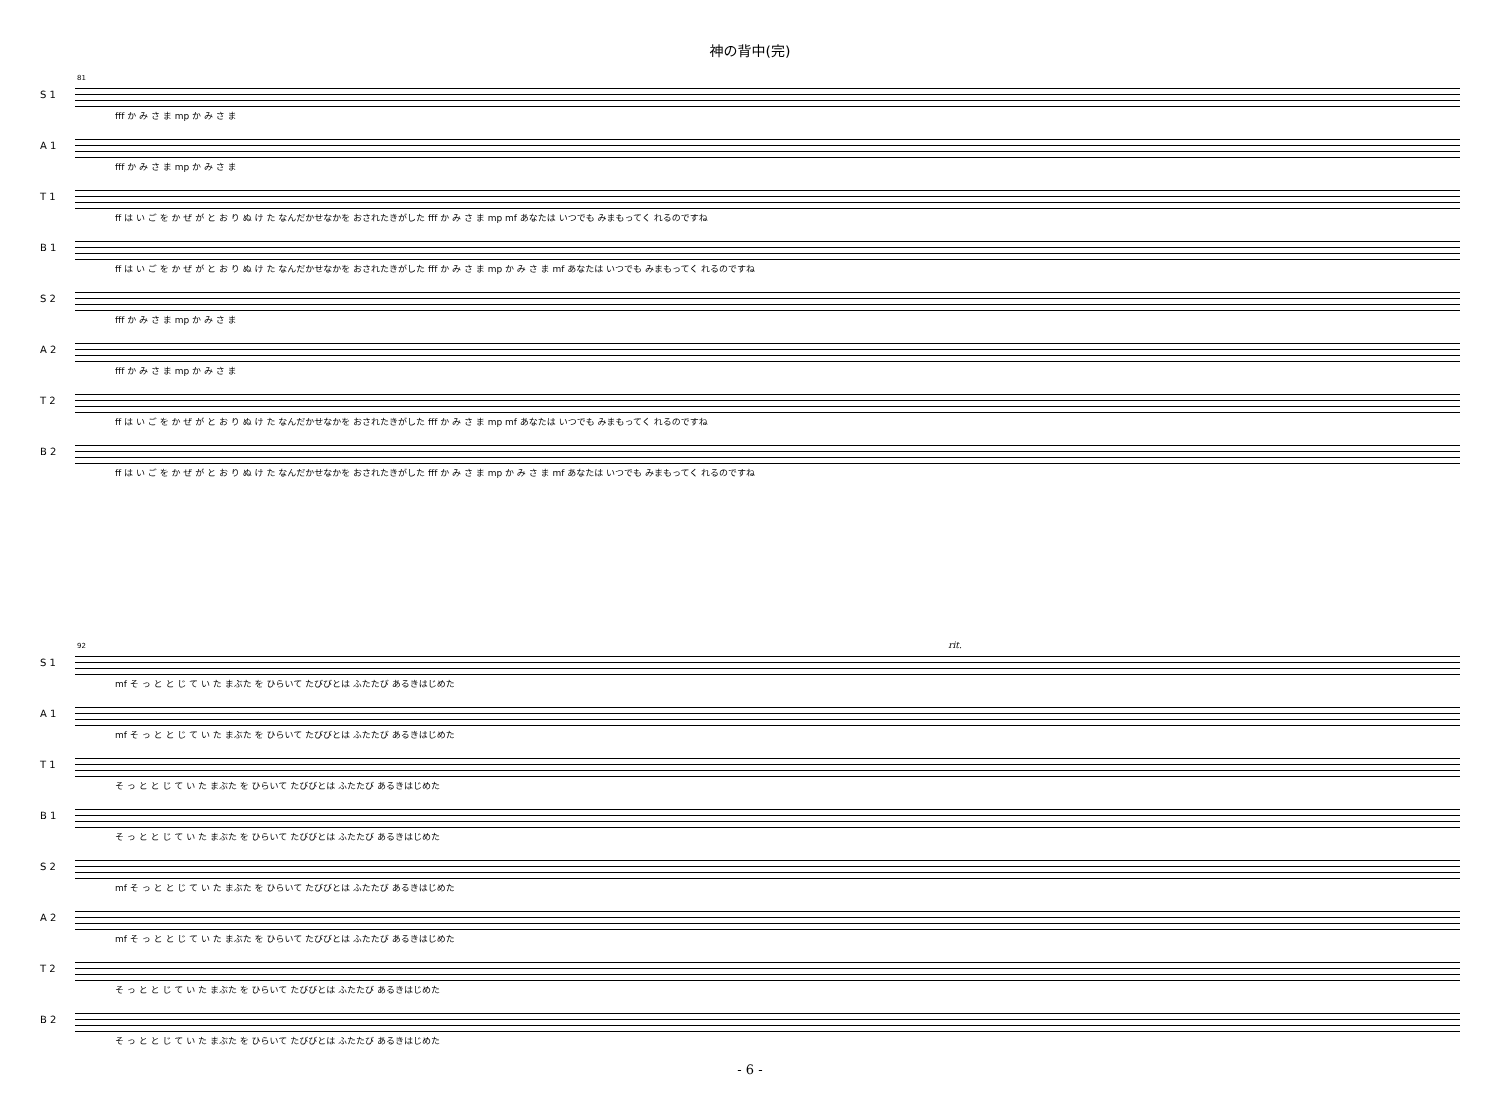神の背中(完)
81
S 1
fff か み さ ま mp か み さ ま
A 1
fff か み さ ま mp か み さ ま
T 1
ff は い ご を か ぜ が と お り ぬ け た なんだかせなかを おされたきがした fff か み さ ま mp mf あなたは いつでも みまもってく れるのですね
B 1
ff は い ご を か ぜ が と お り ぬ け た なんだかせなかを おされたきがした fff か み さ ま mp か み さ ま mf あなたは いつでも みまもってく れるのですね
S 2
fff か み さ ま mp か み さ ま
A 2
fff か み さ ま mp か み さ ま
T 2
ff は い ご を か ぜ が と お り ぬ け た なんだかせなかを おされたきがした fff か み さ ま mp mf あなたは いつでも みまもってく れるのですね
B 2
ff は い ご を か ぜ が と お り ぬ け た なんだかせなかを おされたきがした fff か み さ ま mp か み さ ま mf あなたは いつでも みまもってく れるのですね
92 rit.
S 1
mf そ っ と と じ て い た まぶた を ひらいて たびびとは ふたたび あるきはじめた
A 1
mf そ っ と と じ て い た まぶた を ひらいて たびびとは ふたたび あるきはじめた
T 1
そ っ と と じ て い た まぶた を ひらいて たびびとは ふたたび あるきはじめた
B 1
そ っ と と じ て い た まぶた を ひらいて たびびとは ふたたび あるきはじめた
S 2
mf そ っ と と じ て い た まぶた を ひらいて たびびとは ふたたび あるきはじめた
A 2
mf そ っ と と じ て い た まぶた を ひらいて たびびとは ふたたび あるきはじめた
T 2
そ っ と と じ て い た まぶた を ひらいて たびびとは ふたたび あるきはじめた
B 2
そ っ と と じ て い た まぶた を ひらいて たびびとは ふたたび あるきはじめた
- 6 -